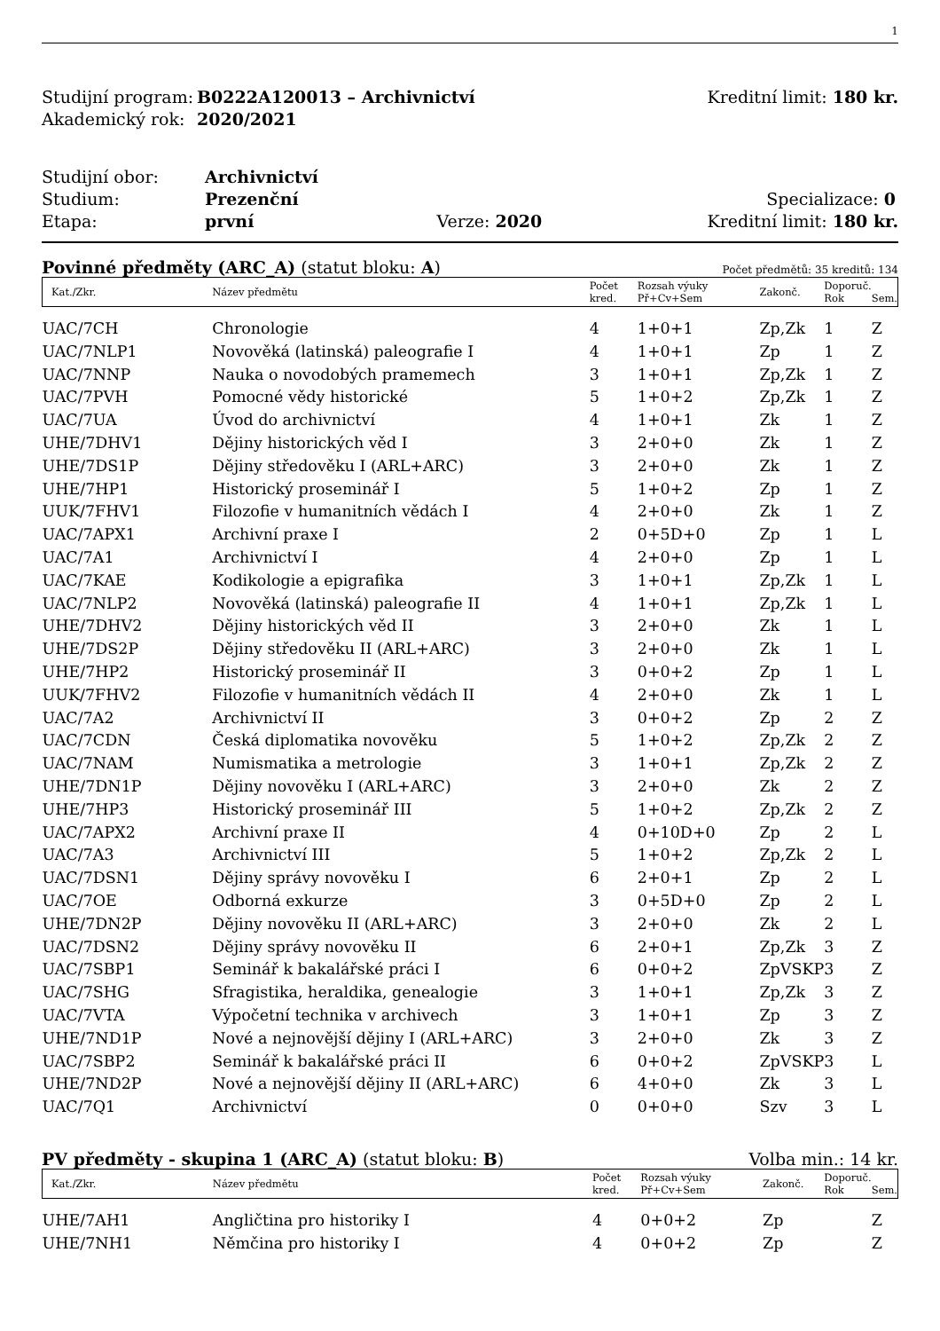1
| Studijní program: | B0222A120013 – Archivnictví | Kreditní limit: 180 kr. |
| Akademický rok: | 2020/2021 | |
| Studijní obor: | Archivnictví | | |
| Studium: | Prezenční | Specializace: 0 | |
| Etapa: | první Verze: 2020 | | Kreditní limit: 180 kr. |
Povinné předměty (ARC_A) (statut bloku: A) Počet předmětů: 35 kreditů: 134
| Kat./Zkr. | Název předmětu | Počet kred. | Rozsah výuky Př+Cv+Sem | Zakonč. | Doporuč. Rok | Sem. |
| --- | --- | --- | --- | --- | --- | --- |
| UAC/7CH | Chronologie | 4 | 1+0+1 | Zp,Zk | 1 | Z |
| UAC/7NLP1 | Novověká (latinská) paleografie I | 4 | 1+0+1 | Zp | 1 | Z |
| UAC/7NNP | Nauka o novodobých pramemech | 3 | 1+0+1 | Zp,Zk | 1 | Z |
| UAC/7PVH | Pomocné vědy historické | 5 | 1+0+2 | Zp,Zk | 1 | Z |
| UAC/7UA | Úvod do archivnictví | 4 | 1+0+1 | Zk | 1 | Z |
| UHE/7DHV1 | Dějiny historických věd I | 3 | 2+0+0 | Zk | 1 | Z |
| UHE/7DS1P | Dějiny středověku I (ARL+ARC) | 3 | 2+0+0 | Zk | 1 | Z |
| UHE/7HP1 | Historický proseminář I | 5 | 1+0+2 | Zp | 1 | Z |
| UUK/7FHV1 | Filozofie v humanitních vědách I | 4 | 2+0+0 | Zk | 1 | Z |
| UAC/7APX1 | Archivní praxe I | 2 | 0+5D+0 | Zp | 1 | L |
| UAC/7A1 | Archivnictví I | 4 | 2+0+0 | Zp | 1 | L |
| UAC/7KAE | Kodikologie a epigrafika | 3 | 1+0+1 | Zp,Zk | 1 | L |
| UAC/7NLP2 | Novověká (latinská) paleografie II | 4 | 1+0+1 | Zp,Zk | 1 | L |
| UHE/7DHV2 | Dějiny historických věd II | 3 | 2+0+0 | Zk | 1 | L |
| UHE/7DS2P | Dějiny středověku II (ARL+ARC) | 3 | 2+0+0 | Zk | 1 | L |
| UHE/7HP2 | Historický proseminář II | 3 | 0+0+2 | Zp | 1 | L |
| UUK/7FHV2 | Filozofie v humanitních vědách II | 4 | 2+0+0 | Zk | 1 | L |
| UAC/7A2 | Archivnictví II | 3 | 0+0+2 | Zp | 2 | Z |
| UAC/7CDN | Česká diplomatika novověku | 5 | 1+0+2 | Zp,Zk | 2 | Z |
| UAC/7NAM | Numismatika a metrologie | 3 | 1+0+1 | Zp,Zk | 2 | Z |
| UHE/7DN1P | Dějiny novověku I (ARL+ARC) | 3 | 2+0+0 | Zk | 2 | Z |
| UHE/7HP3 | Historický proseminář III | 5 | 1+0+2 | Zp,Zk | 2 | Z |
| UAC/7APX2 | Archivní praxe II | 4 | 0+10D+0 | Zp | 2 | L |
| UAC/7A3 | Archivnictví III | 5 | 1+0+2 | Zp,Zk | 2 | L |
| UAC/7DSN1 | Dějiny správy novověku I | 6 | 2+0+1 | Zp | 2 | L |
| UAC/7OE | Odborná exkurze | 3 | 0+5D+0 | Zp | 2 | L |
| UHE/7DN2P | Dějiny novověku II (ARL+ARC) | 3 | 2+0+0 | Zk | 2 | L |
| UAC/7DSN2 | Dějiny správy novověku II | 6 | 2+0+1 | Zp,Zk | 3 | Z |
| UAC/7SBP1 | Seminář k bakalářské práci I | 6 | 0+0+2 | ZpVSKP | 3 | Z |
| UAC/7SHG | Sfragistika, heraldika, genealogie | 3 | 1+0+1 | Zp,Zk | 3 | Z |
| UAC/7VTA | Výpočetní technika v archivech | 3 | 1+0+1 | Zp | 3 | Z |
| UHE/7ND1P | Nové a nejnovější dějiny I (ARL+ARC) | 3 | 2+0+0 | Zk | 3 | Z |
| UAC/7SBP2 | Seminář k bakalářské práci II | 6 | 0+0+2 | ZpVSKP | 3 | L |
| UHE/7ND2P | Nové a nejnovější dějiny II (ARL+ARC) | 6 | 4+0+0 | Zk | 3 | L |
| UAC/7Q1 | Archivnictví | 0 | 0+0+0 | Szv | 3 | L |
PV předměty - skupina 1 (ARC_A) (statut bloku: B) Volba min.: 14 kr.
| Kat./Zkr. | Název předmětu | Počet kred. | Rozsah výuky Př+Cv+Sem | Zakonč. | Doporuč. Rok | Sem. |
| --- | --- | --- | --- | --- | --- | --- |
| UHE/7AH1 | Angličtina pro historiky I | 4 | 0+0+2 | Zp | | Z |
| UHE/7NH1 | Němčina pro historiky I | 4 | 0+0+2 | Zp | | Z |